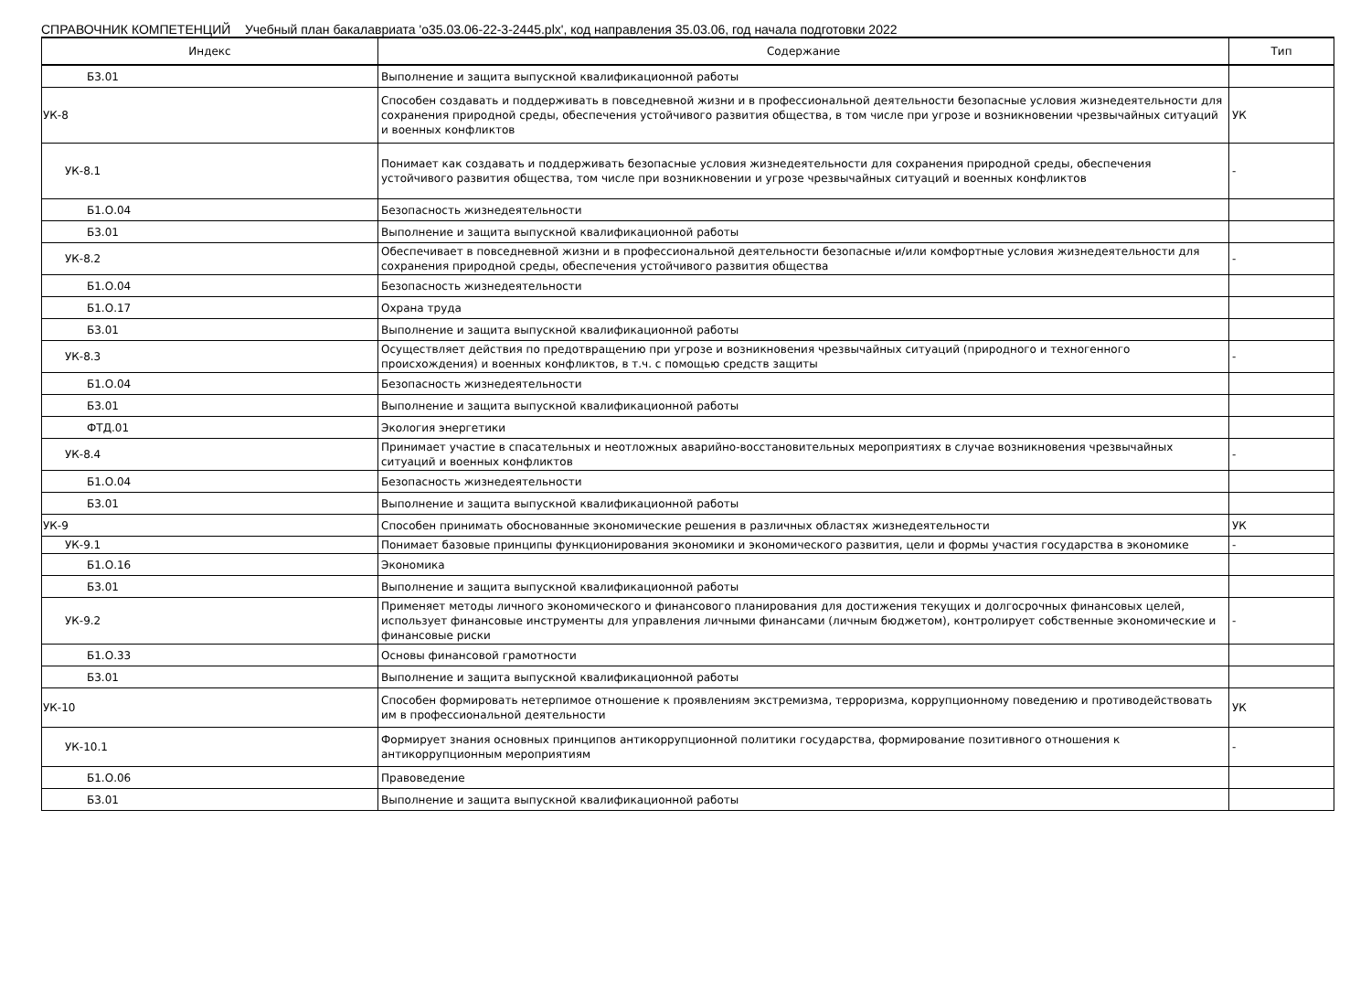СПРАВОЧНИК КОМПЕТЕНЦИЙ Учебный план бакалавриата 'о35.03.06-22-3-2445.plx', код направления 35.03.06, год начала подготовки 2022
| Индекс | Содержание | Тип |
| --- | --- | --- |
| Б3.01 | Выполнение и защита выпускной квалификационной работы | |
| УК-8 | Способен создавать и поддерживать в повседневной жизни и в профессиональной деятельности безопасные условия жизнедеятельности для сохранения природной среды, обеспечения устойчивого развития общества, в том числе при угрозе и возникновении чрезвычайных ситуаций и военных конфликтов | УК |
| УК-8.1 | Понимает как создавать и поддерживать безопасные условия жизнедеятельности для сохранения природной среды, обеспечения устойчивого развития общества, том числе при возникновении и угрозе чрезвычайных ситуаций и военных конфликтов | - |
| Б1.О.04 | Безопасность жизнедеятельности | |
| Б3.01 | Выполнение и защита выпускной квалификационной работы | |
| УК-8.2 | Обеспечивает в повседневной жизни и в профессиональной деятельности безопасные и/или комфортные условия жизнедеятельности для сохранения природной среды, обеспечения устойчивого развития общества | - |
| Б1.О.04 | Безопасность жизнедеятельности | |
| Б1.О.17 | Охрана труда | |
| Б3.01 | Выполнение и защита выпускной квалификационной работы | |
| УК-8.3 | Осуществляет действия по предотвращению при угрозе и возникновения чрезвычайных ситуаций (природного и техногенного происхождения) и военных конфликтов, в т.ч. с помощью средств защиты | - |
| Б1.О.04 | Безопасность жизнедеятельности | |
| Б3.01 | Выполнение и защита выпускной квалификационной работы | |
| ФТД.01 | Экология энергетики | |
| УК-8.4 | Принимает участие в спасательных и неотложных аварийно-восстановительных мероприятиях в случае возникновения чрезвычайных ситуаций и военных конфликтов | - |
| Б1.О.04 | Безопасность жизнедеятельности | |
| Б3.01 | Выполнение и защита выпускной квалификационной работы | |
| УК-9 | Способен принимать обоснованные экономические решения в различных областях жизнедеятельности | УК |
| УК-9.1 | Понимает базовые принципы функционирования экономики и экономического развития, цели и формы участия государства в экономике | - |
| Б1.О.16 | Экономика | |
| Б3.01 | Выполнение и защита выпускной квалификационной работы | |
| УК-9.2 | Применяет методы личного экономического и финансового планирования для достижения текущих и долгосрочных финансовых целей, использует финансовые инструменты для управления личными финансами (личным бюджетом), контролирует собственные экономические и финансовые риски | - |
| Б1.О.33 | Основы финансовой грамотности | |
| Б3.01 | Выполнение и защита выпускной квалификационной работы | |
| УК-10 | Способен формировать нетерпимое отношение к проявлениям экстремизма, терроризма, коррупционному поведению и противодействовать им в профессиональной деятельности | УК |
| УК-10.1 | Формирует знания основных принципов антикоррупционной политики государства, формирование позитивного отношения к антикоррупционным мероприятиям | - |
| Б1.О.06 | Правоведение | |
| Б3.01 | Выполнение и защита выпускной квалификационной работы | |